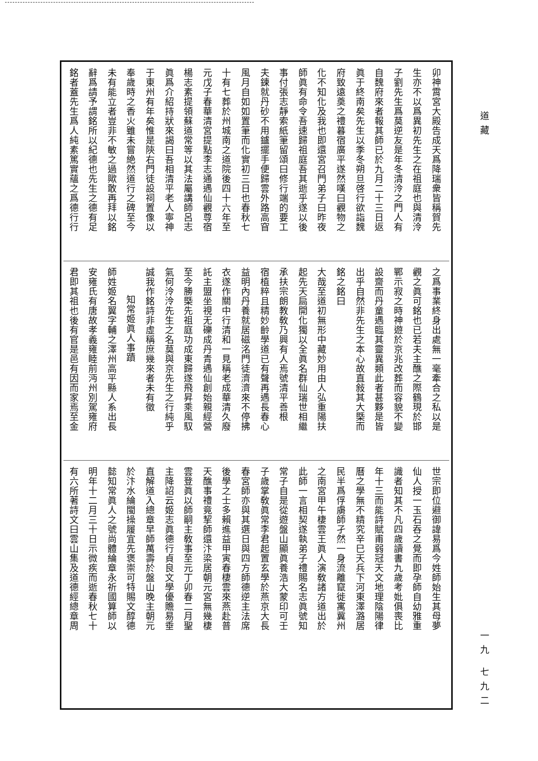卯神霄宮大殿告成天爲降瑞衆皆稱賀先
生亦不以爲異初先生之在祖庭也與清泠
子劉先生爲莫逆友是年冬清泠之門人有
自魏府來者報其師已於九月二十三日返
眞于終南矣先生以季冬朔旦啓行欲詣魏
府致遠奠之禮暮宿廣平遂然嘆曰觀物之
化不知化及我也即還宮召門弟子曰昨夜
師眞有命令吾速歸祖庭吾其逝乎遂以後
事付張志靜索紙筆留頌曰修行端的要工
夫鍊就丹砂不用鑪擺手便歸雲外路高窅
風月自如如置筆而化實初三日也春秋七
十有七葬於州城南之道院後四十六年至
元戊子春華清宮提點李志通遇仙觀尊宿
楊志素提領蘇道常等以其法屬講師呂志
眞爲介紹持狀來謁曰吾相清平老人寧神
于東州有年矣惟是陝右門徒設祠置像以
奉歲時之香火雖未嘗絶然道行之碑至今
未有能立者豈非不敏之過歟敢再拜以銘
辭爲請予謂銘所以紀德也先生之德有足
銘者蓋先生爲人純素篤實蘊之爲德行行
之爲事業終身出處無一毫牽合之私以是
觀之眞可銘也已若夫主醮之際鶴現於邯
鄲示寂之時神遊於京兆改葬而容貌不變
設齋而丹童遇臨其靈異類此者甚夥是皆
出乎自然非先生之本心故直敍其大槩而
銘之銘曰
大哉至道初無形中藏妙用由人弘重陽扶
起先天扃開化獨以全眞名群仙瑞世相繼
承扶宗朗教敎乃興有人焉號清平善根
宿植粹且精妙齡學道已有聲再遇長春心
益明內丹養就居磁洺門徒濟濟來不停拂
衣遂作關中行清和一見稱老成華清久廢
託主盟坐視无礫成丹青遇仙創始親經營
至今勝槩先祖庭功成東歸遂飛昇乘風馭
氣何泠泠先生之名莫與京先生之行純乎
誠我作銘詩非虛稱庶幾來者未有徵
知常姬眞人事蹟
師姓姬名翼字輔之澤州高平縣人系出長
安雍氏有唐故孝義雍睦前沔州別駕雍府
君即其祖也後有官是邑有因而家焉至金
世宗即位避御諱易爲今姓師始生其母夢
仙人授一玉石吞之覺而即孕師自幼雅重
識者知其不凡四歲讀書九歲考妣俱喪比
年十三而能詩賦甫弱冠天文地理陰陽律
曆之學無不精究辛巳天兵下河東澤潞居
民半爲俘虜師孑然一身流離竄徙寓冀州
之南宮甲午棲雲王眞人演敎諸方道出於
此師一言相契遂執弟子禮賜名志眞號知
常子自是從遊盤山顯眞養浩大蒙印可壬
子歲掌敎眞常李君起置玄學於燕京大長
春宮師亦與其選日與四方師德逆主法席
後學之士多賴進益甲寅春棲雲來燕赴普
天醮事禮竟挈師還汴梁居朝元宮無幾棲
雲登眞以師嗣主敎事至元丁卯春二月聖
主降詔云姬志眞德行貞良文學優贍易垂
直解道入總章早師萬壽於盤山晚主朝元
於汴水綸閩操履宜先褒崇可特賜文醇德
懿知常眞人之號尚體綸章永祈國算師以
明年十二月三十日示微疾而逝春秋七十
有六所著詩文曰雲山集及道德經總章周
道藏
一九 七九二